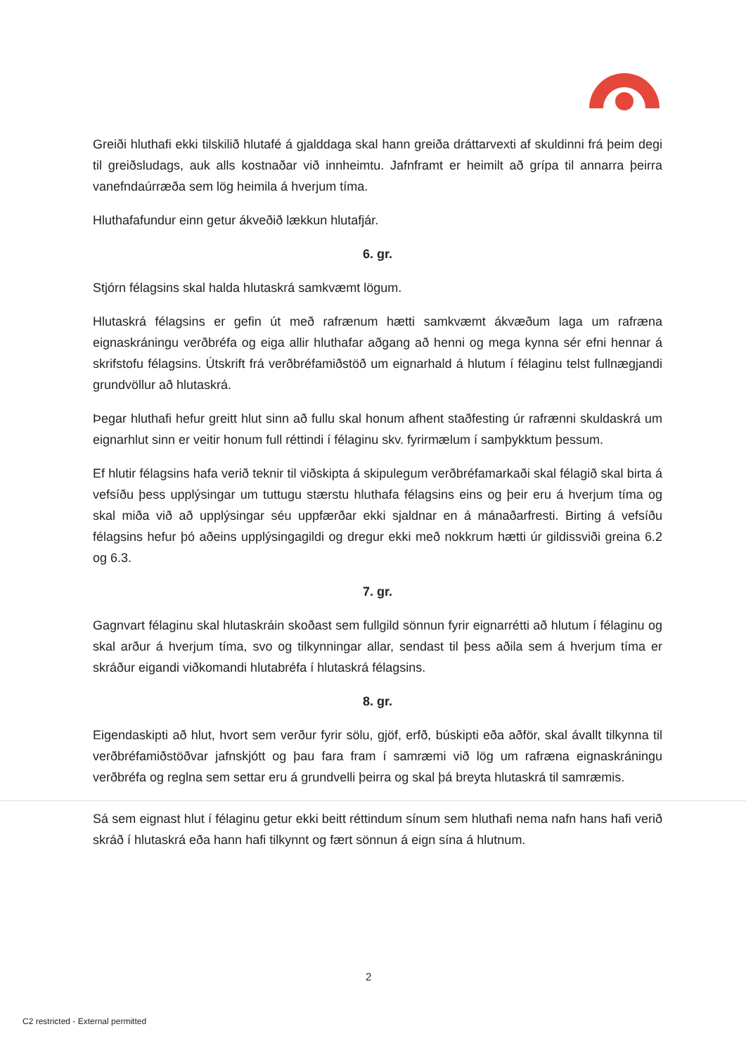Greiði hluthafi ekki tilskilið hlutafé á gjalddaga skal hann greiða dráttarvexti af skuldinni frá þeim degi til greiðsludags, auk alls kostnaðar við innheimtu. Jafnframt er heimilt að grípa til annarra þeirra vanefndaúrræða sem lög heimila á hverjum tíma.
Hluthafafundur einn getur ákveðið lækkun hlutafjár.
6. gr.
Stjórn félagsins skal halda hlutaskrá samkvæmt lögum.
Hlutaskrá félagsins er gefin út með rafrænum hætti samkvæmt ákvæðum laga um rafræna eignaskráningu verðbréfa og eiga allir hluthafar aðgang að henni og mega kynna sér efni hennar á skrifstofu félagsins. Útskrift frá verðbréfamiðstöð um eignarhald á hlutum í félaginu telst fullnægjandi grundvöllur að hlutaskrá.
Þegar hluthafi hefur greitt hlut sinn að fullu skal honum afhent staðfesting úr rafrænni skuldaskrá um eignarhlut sinn er veitir honum full réttindi í félaginu skv. fyrirmælum í samþykktum þessum.
Ef hlutir félagsins hafa verið teknir til viðskipta á skipulegum verðbréfamarkaði skal félagið skal birta á vefsíðu þess upplýsingar um tuttugu stærstu hluthafa félagsins eins og þeir eru á hverjum tíma og skal miða við að upplýsingar séu uppfærðar ekki sjaldnar en á mánaðarfresti. Birting á vefsíðu félagsins hefur þó aðeins upplýsingagildi og dregur ekki með nokkrum hætti úr gildissviði greina 6.2 og 6.3.
7. gr.
Gagnvart félaginu skal hlutaskráin skoðast sem fullgild sönnun fyrir eignarrétti að hlutum í félaginu og skal arður á hverjum tíma, svo og tilkynningar allar, sendast til þess aðila sem á hverjum tíma er skráður eigandi viðkomandi hlutabréfa í hlutaskrá félagsins.
8. gr.
Eigendaskipti að hlut, hvort sem verður fyrir sölu, gjöf, erfð, búskipti eða aðför, skal ávallt tilkynna til verðbréfamiðstöðvar jafnskjótt og þau fara fram í samræmi við lög um rafræna eignaskráningu verðbréfa og reglna sem settar eru á grundvelli þeirra og skal þá breyta hlutaskrá til samræmis.
Sá sem eignast hlut í félaginu getur ekki beitt réttindum sínum sem hluthafi nema nafn hans hafi verið skráð í hlutaskrá eða hann hafi tilkynnt og fært sönnun á eign sína á hlutnum.
2
C2 restricted - External permitted